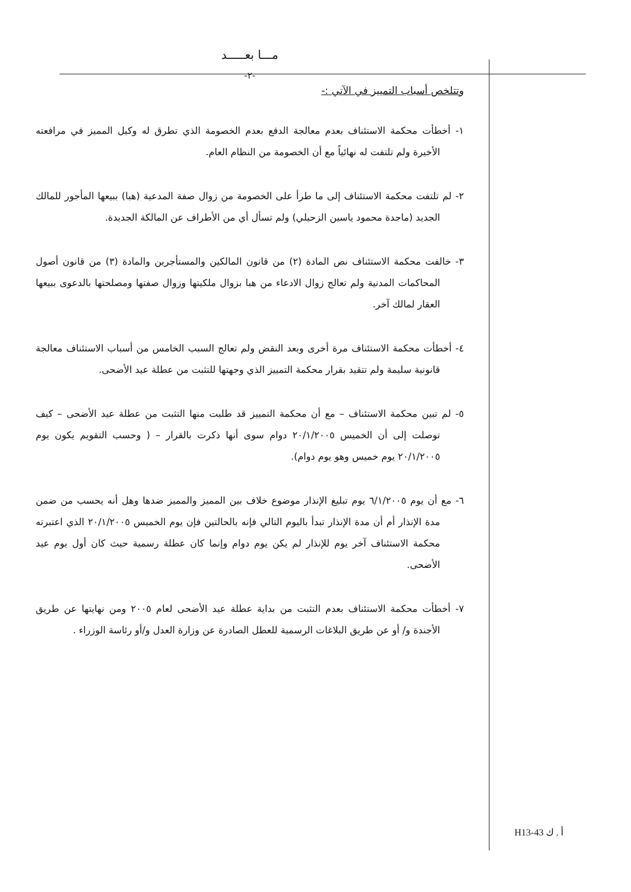مـــا بعـــــد
-٢-
وتتلخص أسباب التمييز في الآتي :-
١- أخطأت محكمة الاستئناف بعدم معالجة الدفع بعدم الخصومة الذي تطرق له وكيل المميز في مرافعته الأخيرة ولم تلتفت له نهائياً مع أن الخصومة من النظام العام.
٢- لم تلتفت محكمة الاستئناف إلى ما طرأ على الخصومة من زوال صفة المدعية (هبا) ببيعها المأجور للمالك الجديد (ماجدة محمود ياسين الزحيلي) ولم تسأل أي من الأطراف عن المالكة الجديدة.
٣- خالفت محكمة الاستئناف نص المادة (٢) من قانون المالكين والمستأجرين والمادة (٣) من قانون أصول المحاكمات المدنية ولم تعالج زوال الادعاء من هبا بزوال ملكيتها وزوال صفتها ومصلحتها بالدعوى ببيعها العقار لمالك آخر.
٤- أخطأت محكمة الاستئناف مرة أخرى وبعد النقض ولم تعالج السبب الخامس من أسباب الاستئناف معالجة قانونية سليمة ولم تتقيد بقرار محكمة التمييز الذي وجهتها للتثبت من عطلة عيد الأضحى.
٥- لم تبين محكمة الاستئناف – مع أن محكمة التمييز قد طلبت منها التثبت من عطلة عيد الأضحى – كيف توصلت إلى أن الخميس ٢٠/١/٢٠٠٥ دوام سوى أنها ذكرت بالقرار – ( وحسب التقويم يكون يوم ٢٠/١/٢٠٠٥ يوم خميس وهو يوم دوام).
٦- مع أن يوم ٦/١/٢٠٠٥ يوم تبليغ الإنذار موضوع خلاف بين المميز والمميز ضدها وهل أنه يحسب من ضمن مدة الإنذار أم أن مدة الإنذار تبدأ باليوم التالي فإنه بالحالتين فإن يوم الخميس ٢٠/١/٢٠٠٥ الذي اعتبرته محكمة الاستئناف آخر يوم للإنذار لم يكن يوم دوام وإنما كان عطلة رسمية حيث كان أول يوم عيد الأضحى.
٧- أخطأت محكمة الاستئناف بعدم التثبت من بداية عطلة عيد الأضحى لعام ٢٠٠٥ ومن نهايتها عن طريق الأجندة و/ أو عن طريق البلاغات الرسمية للعطل الصادرة عن وزارة العدل و/أو رئاسة الوزراء .
أ . ك H13-43